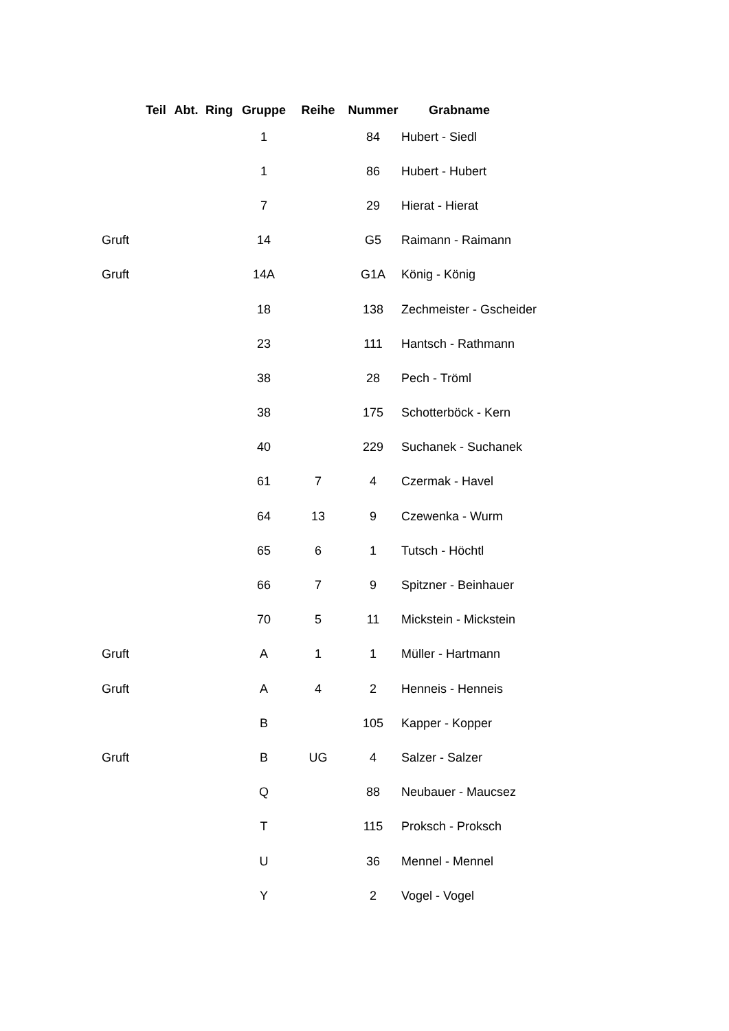| | Teil | Abt. | Ring | Gruppe | Reihe | Nummer | Grabname |
| --- | --- | --- | --- | --- | --- | --- | --- |
| | | | | 1 | | 84 | Hubert - Siedl |
| | | | | 1 | | 86 | Hubert - Hubert |
| | | | | 7 | | 29 | Hierat - Hierat |
| Gruft | | | | 14 | | G5 | Raimann - Raimann |
| Gruft | | | | 14A | | G1A | König - König |
| | | | | 18 | | 138 | Zechmeister - Gscheider |
| | | | | 23 | | 111 | Hantsch - Rathmann |
| | | | | 38 | | 28 | Pech - Tröml |
| | | | | 38 | | 175 | Schotterböck - Kern |
| | | | | 40 | | 229 | Suchanek - Suchanek |
| | | | | 61 | 7 | 4 | Czermak - Havel |
| | | | | 64 | 13 | 9 | Czewenka - Wurm |
| | | | | 65 | 6 | 1 | Tutsch - Höchtl |
| | | | | 66 | 7 | 9 | Spitzner - Beinhauer |
| | | | | 70 | 5 | 11 | Mickstein - Mickstein |
| Gruft | | | | A | 1 | 1 | Müller - Hartmann |
| Gruft | | | | A | 4 | 2 | Henneis - Henneis |
| | | | | B | | 105 | Kapper - Kopper |
| Gruft | | | | B | UG | 4 | Salzer - Salzer |
| | | | | Q | | 88 | Neubauer - Maucsez |
| | | | | T | | 115 | Proksch - Proksch |
| | | | | U | | 36 | Mennel - Mennel |
| | | | | Y | | 2 | Vogel - Vogel |